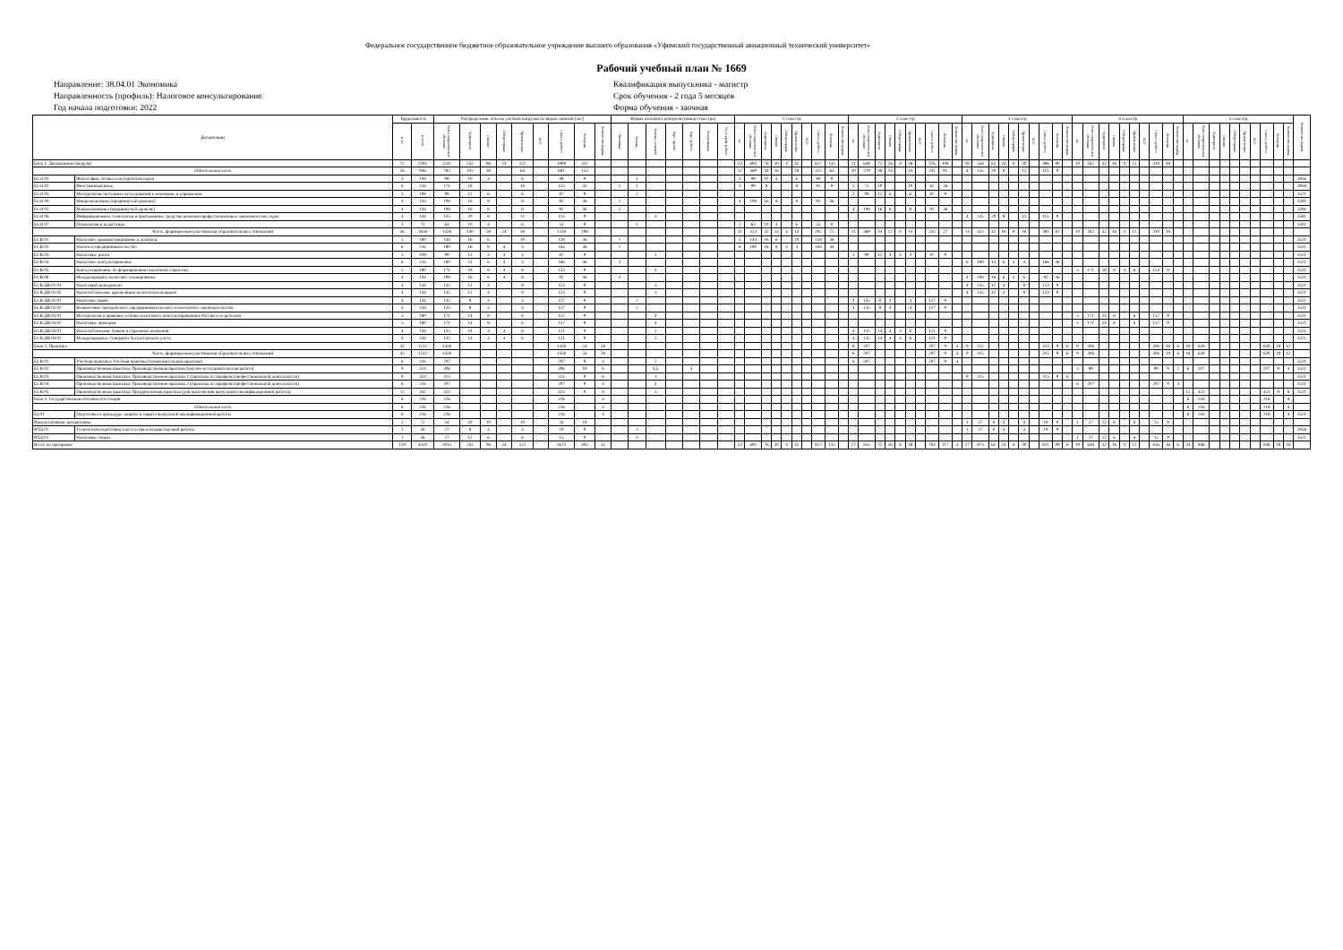Федеральное государственное бюджетное образовательное учреждение высшего образования «Уфимский государственный авиационный технический университет»
Рабочий учебный план № 1669
Направление: 38.04.01 Экономика
Направленность (профиль): Налоговое консультирование
Год начала подготовки: 2022
Квалификация выпускника - магистр
Срок обучения - 2 года 5 месяцев
Форма обучения - заочная
| Дисциплины | | Трудоемкость | | Распределение объема учебной нагрузки по видам занятий (час) | | | | | | | | | Форма итогового контроля (номер семестра) | | | | | | | 1 семестр | | | | | | | | | | 2 семестр | | | | | | | | | | 3 семестр | | | | | | | | | | 4 семестр | | | | | | | | | | 5 семестр | | | | | | | | | | Количество недель |
| --- | --- | --- | --- | --- | --- | --- | --- | --- | --- | --- | --- | --- | --- | --- | --- | --- | --- | --- | --- | --- | --- | --- | --- | --- | --- | --- | --- | --- | --- | --- | --- | --- | --- | --- | --- | --- | --- | --- | --- | --- | --- | --- | --- | --- | --- | --- | --- | --- | --- | --- | --- | --- | --- | --- | --- | --- | --- | --- | --- | --- | --- | --- | --- | --- | --- | --- | --- | --- | --- | --- |
| | | в з.е. | в часах | Всего теоретическое обучение | Аудиторная | Лекции | Лабораторные | Практические | КСР | Самост. работа | Контроль | Количество недель | Экзамены | Зачеты | Зачеты с оценкой | Курс. проект | Курс. работа | Контрольные | Расч.-граф. работа | з.е. | Всего теоретическое обучение | Аудиторная | Лекции | Лабораторные | Практические | КСР | Самост. работа | Контроль | Количество недель | з.е. | Всего теоретическое обучение | Аудиторная | Лекции | Лабораторные | Практические | КСР | Самост. работа | Контроль | Количество недель | з.е. | Всего теоретическое обучение | Аудиторная | Лекции | Лабораторные | Практические | КСР | Самост. работа | Контроль | Количество недель | з.е. | Всего теоретическое обучение | Аудиторная | Лекции | Лабораторные | Практические | КСР | Самост. работа | Контроль | Количество недель | з.е. | Всего теоретическое обучение | Аудиторная | Лекции | Лабораторные | Практические | КСР | Самост. работа | Контроль | Количество недель | |
| Блок 1. Дисциплины (модули) | | 72 | 2592 | 2241 | 242 | 96 | 24 | 122 | | 1999 | 351 | | | | | | | | | 23 | 693 | 76 | 30 | 4 | 42 | | 617 | 135 | | 21 | 648 | 72 | 26 | 8 | 38 | | 576 | 108 | | 18 | 558 | 62 | 24 | 8 | 30 | | 496 | 90 | | 10 | 342 | 32 | 16 | 4 | 12 | | 310 | 18 | | | | | | | | | | | | |
| Обязательная часть | | 26 | 936 | 783 | 102 | 38 | | 64 | | 681 | 153 | | | | | | | | | 12 | 369 | 44 | 16 | | 28 | | 325 | 63 | | 10 | 279 | 38 | 14 | | 24 | | 241 | 81 | | 4 | 135 | 20 | 8 | | 12 | | 115 | 9 | | | | | | | | | | | | | | | | | | | | | | |
| Б1.О.01 | Философия, логика и методология науки | 3 | 108 | 99 | 10 | 4 | | 6 | | 89 | 9 | | | 1 | | | | | | 3 | 99 | 10 | 4 | | 6 | | 89 | 9 | | | | | | | | | | | | | | | | | | | | | | | | | | | | | | | | | | | | | | | | | | 3956 |
| Б1.О.02 | Иностранный язык | 6 | 216 | 171 | 18 | | | 18 | | 153 | 45 | | 2 | 1 | | | | | | 3 | 99 | 8 | | | 8 | | 91 | 9 | | 3 | 72 | 10 | | | 10 | | 62 | 36 | | | | | | | | | | | | | | | | | | | | | | | | | | | | | | | | 3958 |
| Б1.О.03 | Методология системных исследований в экономике и управлении | 3 | 108 | 99 | 12 | 6 | | 6 | | 87 | 9 | | | 2 | | | | | | | | | | | | | | | | 3 | 99 | 12 | 6 | | 6 | | 87 | 9 | | | | | | | | | | | | | | | | | | | | | | | | | | | | | | | | 3571 |
| Б1.О.04 | Микроэкономика (продвинутый уровень) | 4 | 144 | 108 | 16 | 8 | | 8 | | 92 | 36 | | 1 | | | | | | | 4 | 108 | 16 | 8 | | 8 | | 92 | 36 | | | | | | | | | | | | | | | | | | | | | | | | | | | | | | | | | | | | | | | | | | 3591 |
| Б1.О.05 | Макроэкономика (продвинутый уровень) | 4 | 144 | 108 | 16 | 8 | | 8 | | 92 | 36 | | 2 | | | | | | | | | | | | | | | | | 4 | 108 | 16 | 8 | | 8 | | 92 | 36 | | | | | | | | | | | | | | | | | | | | | | | | | | | | | | | | 3591 |
| Б1.О.06 | Информационные технологии и программные средства решения профессиональных экономических задач | 4 | 144 | 135 | 20 | 8 | | 12 | | 115 | 9 | | | | 3 | | | | | | | | | | | | | | | | | | | | | | | | | 4 | 135 | 20 | 8 | | 12 | | 115 | 9 | | | | | | | | | | | | | | | | | | | | | | 3581 |
| Б1.О.07 | Психология и педагогика | 2 | 72 | 63 | 10 | 4 | | 6 | | 53 | 9 | | | 1 | | | | | | 2 | 63 | 10 | 4 | | 6 | | 53 | 9 | | | | | | | | | | | | | | | | | | | | | | | | | | | | | | | | | | | | | | | | | | 3591 |
| Часть, формируемая участниками образовательных отношений | | 46 | 1656 | 1458 | 140 | 58 | 24 | 58 | | 1318 | 198 | | | | | | | | | 11 | 324 | 32 | 14 | 4 | 14 | | 292 | 72 | | 11 | 369 | 34 | 12 | 8 | 14 | | 335 | 27 | | 14 | 423 | 42 | 16 | 8 | 18 | | 381 | 81 | | 10 | 342 | 32 | 16 | 4 | 12 | | 310 | 18 | | | | | | | | | | | | |
| Б1.В.01 | Налоговое администрирование и контроль | 5 | 180 | 144 | 16 | 6 | | 10 | | 128 | 36 | | 1 | | | | | | | 5 | 144 | 16 | 6 | | 10 | | 128 | 36 | | | | | | | | | | | | | | | | | | | | | | | | | | | | | | | | | | | | | | | | | | 3521 |
| Б1.В.02 | Налоги и предпринимательство | 6 | 216 | 180 | 16 | 8 | 4 | 4 | | 164 | 36 | | 1 | | | | | | | 6 | 180 | 16 | 8 | 4 | 4 | | 164 | 36 | | | | | | | | | | | | | | | | | | | | | | | | | | | | | | | | | | | | | | | | | | 3521 |
| Б1.В.03 | Налоговые риски | 3 | 108 | 99 | 12 | 4 | 4 | 4 | | 87 | 9 | | | | 2 | | | | | | | | | | | | | | | 3 | 99 | 12 | 4 | 4 | 4 | | 87 | 9 | | | | | | | | | | | | | | | | | | | | | | | | | | | | | | | | 3521 |
| Б1.В.04 | Налоговое консультирование | 6 | 216 | 180 | 14 | 6 | 4 | 4 | | 166 | 36 | | 3 | | | | | | | | | | | | | | | | | | | | | | | | | | | 6 | 180 | 14 | 6 | 4 | 4 | | 166 | 36 | | | | | | | | | | | | | | | | | | | | | | 3521 |
| Б1.В.05 | Консультирование по формированию налоговой стратегии | 5 | 180 | 171 | 18 | 8 | 4 | 6 | | 153 | 9 | | | | 4 | | | | | | | | | | | | | | | | | | | | | | | | | | | | | | | | | | | 5 | 171 | 18 | 8 | 4 | 6 | | 153 | 9 | | | | | | | | | | | | 3521 |
| Б1.В.06 | Международное налоговое планирование | 4 | 144 | 108 | 16 | 6 | 4 | 6 | | 92 | 36 | | 3 | | | | | | | | | | | | | | | | | | | | | | | | | | | 4 | 108 | 16 | 6 | 4 | 6 | | 92 | 36 | | | | | | | | | | | | | | | | | | | | | | 3521 |
| Б1.В.ДВ.01.01 | Налоговый менеджмент | 4 | 144 | 135 | 12 | 4 | | 8 | | 123 | 9 | | | | 3 | | | | | | | | | | | | | | | | | | | | | | | | | 4 | 135 | 12 | 4 | | 8 | | 123 | 9 | | | | | | | | | | | | | | | | | | | | | | 3521 |
| Б1.В.ДВ.01.02 | Налогообложение крупнейших налогоплательщиков | 4 | 144 | 135 | 12 | 4 | | 8 | | 123 | 9 | | | | 3 | | | | | | | | | | | | | | | | | | | | | | | | | 4 | 135 | 12 | 4 | | 8 | | 123 | 9 | | | | | | | | | | | | | | | | | | | | | | 3521 |
| Б1.В.ДВ.02.01 | Налоговое право | 4 | 144 | 135 | 8 | 4 | | 4 | | 127 | 9 | | | 2 | | | | | | | | | | | | | | | | 4 | 135 | 8 | 4 | | 4 | | 127 | 9 | | | | | | | | | | | | | | | | | | | | | | | | | | | | | | | | 3521 |
| Б1.В.ДВ.02.02 | Взаимосвязь гражданского, предпринимательского и налогового законодательства | 4 | 144 | 135 | 8 | 4 | | 4 | | 127 | 9 | | | 2 | | | | | | | | | | | | | | | | 4 | 135 | 8 | 4 | | 4 | | 127 | 9 | | | | | | | | | | | | | | | | | | | | | | | | | | | | | | | | 3521 |
| Б1.В.ДВ.03.01 | Методология и правовые основы налогового консультирования в России и за рубежом | 5 | 180 | 171 | 14 | 8 | | 6 | | 157 | 9 | | | | 4 | | | | | | | | | | | | | | | | | | | | | | | | | | | | | | | | | | | 5 | 171 | 14 | 8 | | 6 | | 157 | 9 | | | | | | | | | | | | 3521 |
| Б1.В.ДВ.03.02 | Налоговые проверки | 5 | 180 | 171 | 14 | 8 | | 6 | | 157 | 9 | | | | 4 | | | | | | | | | | | | | | | | | | | | | | | | | | | | | | | | | | | 5 | 171 | 14 | 8 | | 6 | | 157 | 9 | | | | | | | | | | | | 3521 |
| Б1.В.ДВ.04.01 | Налогообложение банков и страховых компаний | 4 | 144 | 135 | 14 | 4 | 4 | 6 | | 121 | 9 | | | | 2 | | | | | | | | | | | | | | | 4 | 135 | 14 | 4 | 4 | 6 | | 121 | 9 | | | | | | | | | | | | | | | | | | | | | | | | | | | | | | | | 3521 |
| Б1.В.ДВ.04.02 | Международные стандарты бухгалтерского учета | 4 | 144 | 135 | 14 | 4 | 4 | 6 | | 121 | 9 | | | | 2 | | | | | | | | | | | | | | | 4 | 135 | 14 | 4 | 4 | 6 | | 121 | 9 | | | | | | | | | | | | | | | | | | | | | | | | | | | | | | | | 3521 |
| Блок 2. Практика | | 42 | 1512 | 1458 | | | | | | 1458 | 54 | 28 | | | | | | | | | | | | | | | | | | 6 | 207 | | | | | | 207 | 9 | 4 | 9 | 315 | | | | | | 315 | 9 | 6 | 9 | 306 | | | | | | 306 | 18 | 6 | 18 | 630 | | | | | | 630 | 18 | 12 | |
| Часть, формируемая участниками образовательных отношений | | 42 | 1512 | 1458 | | | | | | 1458 | 54 | 28 | | | | | | | | | | | | | | | | | | 6 | 207 | | | | | | 207 | 9 | 4 | 9 | 315 | | | | | | 315 | 9 | 6 | 9 | 306 | | | | | | 306 | 18 | 6 | 18 | 630 | | | | | | 630 | 18 | 12 | |
| Б2.В.01 | Учебная практика: Учебная практика (ознакомительная практика) | 6 | 216 | 207 | | | | | | 207 | 9 | 4 | | | 2 | | | | | | | | | | | | | | | 6 | 207 | | | | | | 207 | 9 | 4 | | | | | | | | | | | | | | | | | | | | | | | | | | | | | | | 3521 |
| Б2.В.02 | Производственная практика: Производственная практика (научно-исследовательская работа) | 9 | 324 | 306 | | | | | | 306 | 18 | 6 | | | 4,5 | | 4 | | | | | | | | | | | | | | | | | | | | | | | | | | | | | | | | | 3 | 99 | | | | | | 99 | 9 | 2 | 6 | 207 | | | | | | 207 | 9 | 4 | 3521 |
| Б2.В.03 | Производственная практика: Производственная практика 1 (практика по профилю профессиональной деятельности) | 9 | 324 | 315 | | | | | | 315 | 9 | 6 | | | 3 | | | | | | | | | | | | | | | | | | | | | | | | | 9 | 315 | | | | | | 315 | 9 | 6 | | | | | | | | | | | | | | | | | | | | | 3521 |
| Б2.В.04 | Производственная практика: Производственная практика 2 (практика по профилю профессиональной деятельности) | 6 | 216 | 207 | | | | | | 207 | 9 | 4 | | | 4 | | | | | | | | | | | | | | | | | | | | | | | | | | | | | | | | | | | 6 | 207 | | | | | | 207 | 9 | 4 | | | | | | | | | | | 3521 |
| Б2.В.05 | Производственная практика: Преддипломная практика (для выполнения выпускной квалификационной работы) | 12 | 432 | 423 | | | | | | 423 | 9 | 8 | | | 5 | | | | | | | | | | | | | | | | | | | | | | | | | | | | | | | | | | | | | | | | | | | | | 12 | 423 | | | | | | 423 | 9 | 8 | 3521 |
| Блок 3. Государственная итоговая аттестация | | 6 | 216 | 216 | | | | | | 216 | | 4 | | | | | | | | | | | | | | | | | | | | | | | | | | | | | | | | | | | | | | | | | | | | | | | | 6 | 216 | | | | | | 216 | | 4 | |
| Обязательная часть | | 6 | 216 | 216 | | | | | | 216 | | 4 | | | | | | | | | | | | | | | | | | | | | | | | | | | | | | | | | | | | | | | | | | | | | | | | 6 | 216 | | | | | | 216 | | 4 | |
| Б3.01 | Подготовка к процедуре защиты и защита выпускной квалификационной работы | 6 | 216 | 216 | | | | | | 216 | | 4 | | | | | | | | | | | | | | | | | | | | | | | | | | | | | | | | | | | | | | | | | | | | | | | | 6 | 216 | | | | | | 216 | | 4 | 3521 |
| Факультативные дисциплины | | 2 | 72 | 54 | 20 | 10 | | 10 | | 34 | 18 | | | | | | | | | | | | | | | | | | | | | | | | | | | | | 1 | 27 | 8 | 4 | | 4 | | 19 | 9 | | 1 | 27 | 12 | 6 | | 6 | | 15 | 9 | | | | | | | | | | | | |
| ФТД.01 | Технология подготовки текста и презентации научной работы | 1 | 36 | 27 | 8 | 4 | | 4 | | 19 | 9 | | | 3 | | | | | | | | | | | | | | | | | | | | | | | | | | 1 | 27 | 8 | 4 | | 4 | | 19 | 9 | | | | | | | | | | | | | | | | | | | | | | 3958 |
| ФТД.02 | Налоговые споры | 1 | 36 | 27 | 12 | 6 | | 6 | | 15 | 9 | | | 4 | | | | | | | | | | | | | | | | | | | | | | | | | | | | | | | | | | | | 1 | 27 | 12 | 6 | | 6 | | 15 | 9 | | | | | | | | | | | | 3521 |
| Всего по программе | | 120 | 4320 | 3915 | 242 | 96 | 24 | 122 | | 3673 | 405 | 32 | | | | | | | | 23 | 693 | 76 | 30 | 4 | 42 | | 617 | 135 | | 27 | 855 | 72 | 26 | 8 | 38 | | 783 | 117 | 4 | 27 | 873 | 62 | 24 | 8 | 30 | | 811 | 99 | 6 | 19 | 648 | 32 | 16 | 4 | 12 | | 616 | 36 | 6 | 24 | 846 | | | | | | 846 | 18 | 16 | |